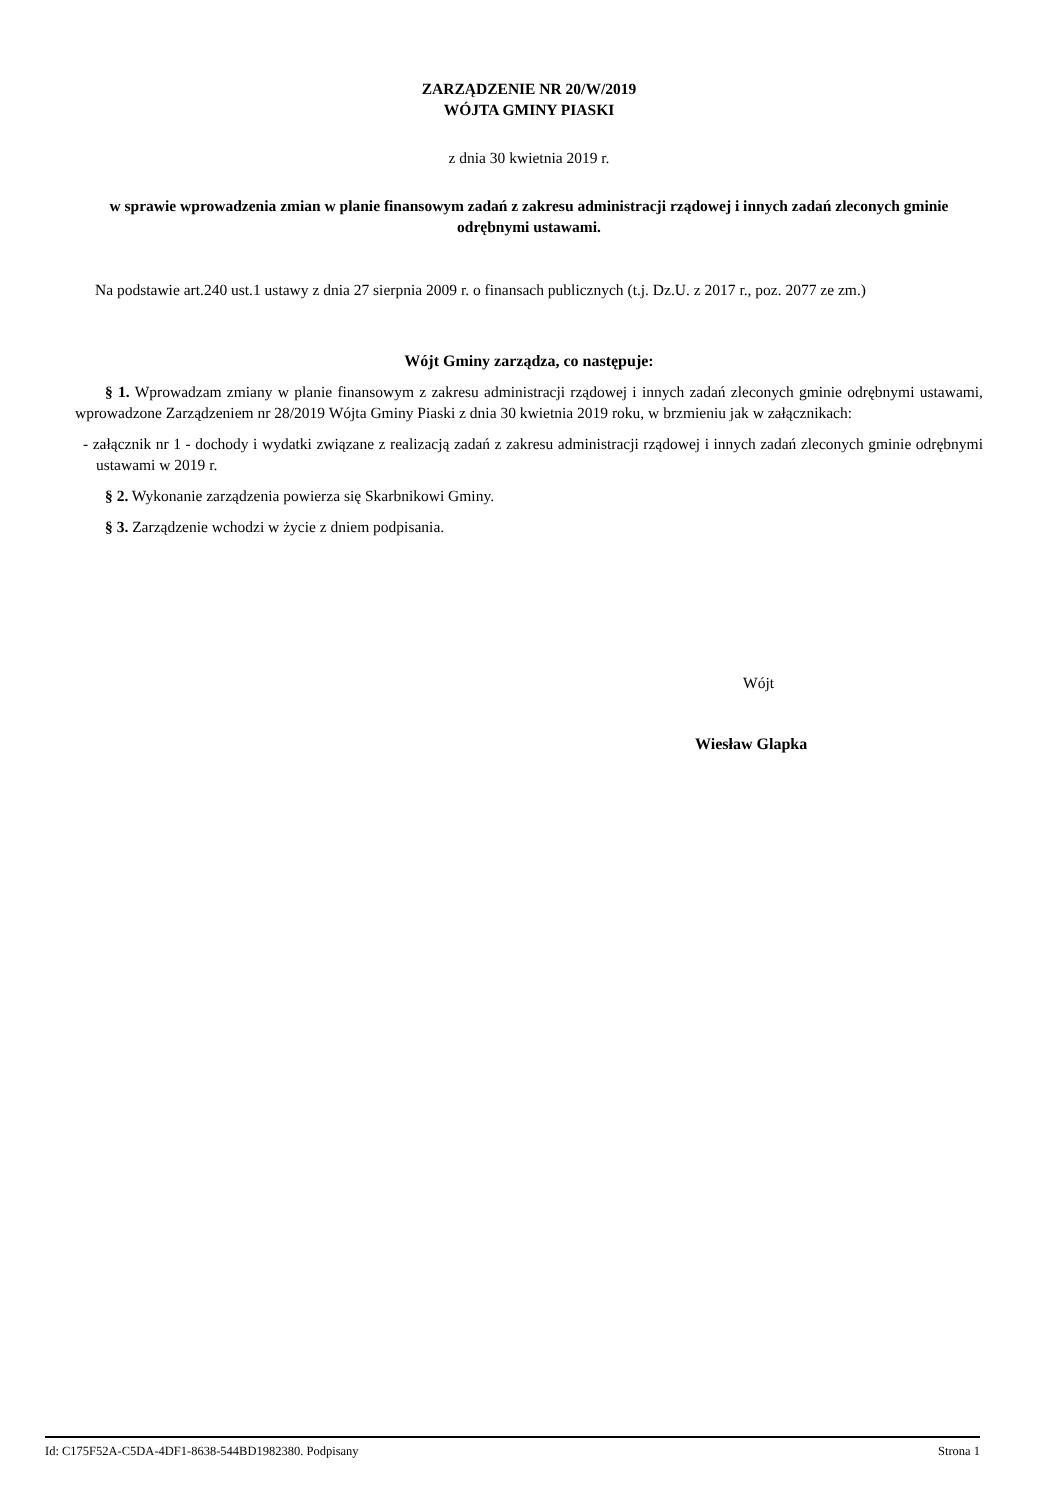ZARZĄDZENIE NR 20/W/2019
WÓJTA GMINY PIASKI
z dnia 30 kwietnia 2019 r.
w sprawie wprowadzenia zmian w planie finansowym zadań z zakresu administracji rządowej i innych zadań zleconych gminie odrębnymi ustawami.
Na podstawie art.240 ust.1 ustawy z dnia 27 sierpnia 2009 r. o finansach publicznych (t.j. Dz.U. z 2017 r., poz. 2077 ze zm.)
Wójt Gminy zarządza, co następuje:
§ 1. Wprowadzam zmiany w planie finansowym z zakresu administracji rządowej i innych zadań zleconych gminie odrębnymi ustawami, wprowadzone Zarządzeniem nr 28/2019 Wójta Gminy Piaski z dnia 30 kwietnia 2019 roku, w brzmieniu jak w załącznikach:
- załącznik nr 1 - dochody i wydatki związane z realizacją zadań z zakresu administracji rządowej i innych zadań zleconych gminie odrębnymi ustawami w 2019 r.
§ 2. Wykonanie zarządzenia powierza się Skarbnikowi Gminy.
§ 3. Zarządzenie wchodzi w życie z dniem podpisania.
Wójt
Wiesław Glapka
Id: C175F52A-C5DA-4DF1-8638-544BD1982380. Podpisany Strona 1